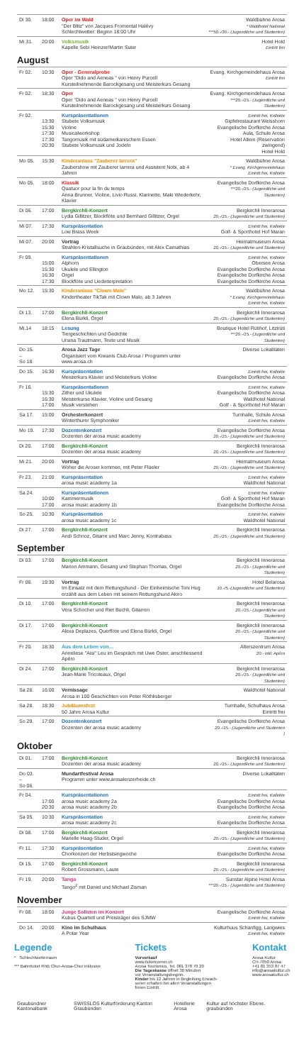| Di 30. | 18:00 | Oper im Wald "Der Blitz" von Jacques Fromental Halévy Schlechtwetter: Beginn 18:00 Uhr | Waldbühne Arosa * Waldhotel National ***50.-/30.- (Jugendliche und Studenten) |
| Mi 31. | 20:00 | Volksmusik Kapelle Sebi Heinzer/Martin Suter | Hotel Hold Eintritt frei |
August
| Fr 02. | 10:30 | Oper - Generalprobe Oper "Dido and Aeneas " von Henry Purcell Kursteilnehmende Barockgesang und Meisterkurs Gesang | Evang. Kirchgemeindehaus Arosa Eintritt frei |
| Fr 02. | 18:30 | Oper Oper "Dido and Aeneas " von Henry Purcell Kursteilnehmende Barockgesang und Meisterkurs Gesang | Evang. Kirchgemeindehaus Arosa ***20.-/15.- (Jugendliche und Studenten) |
| Fr 02. | 13:30 15:30 17:30 17:30 20:30 | Kurspräsentationen Stubete Volksmusik Violine Musicalworkshop Tangomusik mit südamerkanischem Essen Stubete Volksmusik und Jodeln | Eintritt frei, Kollekte Gipfelrestaurant Weisshorn Evangelische Dorfkirche Arosa Aula, Schule Arosa Hotel Altein (Reservation zwingend) Hotel Hold |
| Mo 05. | 15:30 | Kinderanlass "Zauberer Iarrera" Zaubershow mit Zauberer Iarrera und Assistent Nobi, ab 4 Jahren | Waldbühne Arosa * Evang. Kirchgemeindehaus Eintritt frei, Kollekte |
| Mo 05. | 18:00 | Klassik Quatuor pour la fin du temps Anna Brunner, Violine, Livio Russi, Klarinette, Maki Wiederkehr, Klavier | Evangelische Dorfkirche Arosa ***20.-/15.- (Jugendliche und Studenten) |
| Di 06. | 17:00 | Bergkirchli-Konzert Lydia Gillitzer, Blockflöte und Bernhard Gillitzer, Orgel | Bergkirchli Innerarosa 20.-/15.- (Jugendliche und Studenten) |
| Mi 07. | 17:30 | Kurspräsentation Low Brass Week | Eintritt frei, Kollekte Golf- & Sporthotel Hof Maran |
| Mi 07. | 20:00 | Vortrag Strahlen-Kristallsuche in Graubünden, mit Alex Camathias | Heimatmuseum Arosa 20.-/15.- (Jugendliche und Studenten) |
| Fr 09. | 15:00 15:30 16:30 17:30 | Kurspräsentationen Alphorn Ukulele und Ellington Orgel Blockflöte und Liedinterpretation | Eintritt frei, Kollekte Obersee Arosa Evangelische Dorfkirche Arosa Evangelische Dorfkirche Arosa Evangelische Dorfkirche Arosa |
| Mo 12. | 15:30 | Kinderanlass "Clown Malo" Kindertheater TikTak mit Clown Malo, ab 3 Jahren | Waldbühne Arosa * Evang. Kirchgemeindehaus Eintritt frei, Kollekte |
| Di 13. | 17:00 | Bergkirchli-Konzert Elena Bürkli, Orgel | Bergkirchli Innerarosa 20.-/15.- (Jugendliche und Studenten) |
| Mi.14 | 18:15 | Lesung Tiergeschichten und Gedichte Ursina Trautmann, Texte und Musik | Boutique Hotel Rütihof, Litzirüti ***20.-/15.- (Jugendliche und Studenten) |
| Do 15. – So 18. | | Arosa Jazz Tage Organisiert vom Kiwanis Club Arosa / Programm unter www.arosa.ch | Diverse Lokalitäten |
| Do 15. | 16:30 | Kurspräsentation Meisterkurs Klavier und Meisterkurs Violine | Eintritt frei, Kollekte Evangelische Dorfkirche Arosa |
| Fr 16. | 15:30 16:30 17:00 | Kurspräsentationen Zither und Ukulele Meisterkurse Klavier, Violine und Gesang Musik verstehen | Eintritt frei, Kollekte Evangelische Dorfkirche Arosa Waldhotel National Golf - & Sporthotel Hof Maran |
| Sa 17. | 15:00 | Orchesterkonzert Winterthurer Symphoniker | Turnhalle, Schule Arosa Eintritt frei, Kollekte |
| Mo 19. | 17:30 | Dozentenkonzert Dozenten der arosa music academy | Evangelische Dorfkirche Arosa 20.-/15.- (Jugendliche und Studenten) |
| Di 20. | 17:00 | Bergkirchli-Konzert Dozenten der arosa music academy | Bergkirchli Innerarosa 20.-/15.- (Jugendliche und Studenten) |
| Mi 21. | 20:00 | Vortrag Woher die Aroser kommen, mit Peter Flüeler | Heimatmuseum Arosa 20.-/15.- (Jugendliche und Studenten) |
| Fr 23. | 21:00 | Kurspräsentation arosa music academy 1a | Eintritt frei, Kollekte Waldhotel National |
| Sa 24. | 10:00 17:00 | Kurspräsentationen Kammermusik arosa music academy 1b | Eintritt frei, Kollekte Golf- & Sporthotel Hof Maran Evangelische Dorfkirche Arosa |
| So 25. | 10:30 | Kurspräsentation arosa music academy 1c | Eintritt frei, Kollekte Waldhotel National |
| Di 27. | 17:00 | Bergkirchli-Konzert Andi Schnoz, Gitarre und Marc Jenny, Kontrabass | Bergkirchli Innerarosa 20.-/15.- (Jugendliche und Studenten) |
September
| Di 03. | 17:00 | Bergkirchli-Konzert Marion Ammann, Gesang und Stephan Thomas, Orgel | Bergkirchli Innerarosa 20.-/15.- (Jugendliche und Studenten) |
| Fr 06. | 19:30 | Vortrag Im Einsatz mit dem Rettungshund - Der Einheimische Toni Hug erzählt aus dem Leben mit seinem Rettungshund Akiro | Hotel Belarosa 10.-/5.-(Jugendliche und Studenten) |
| Di 10. | 17:00 | Bergkirchli-Konzert Vera Schocher und Riet Buchli, Gitarren | Bergkirchli Innerarosa 20.-/15.- (Jugendliche und Studenten) |
| Di 17. | 17:00 | Bergkirchli-Konzert Alexa Deplazes, Querflöte und Elena Bürkli, Orgel | Bergkirchli Innerarosa 20.-/15.- (Jugendliche und Studenten) |
| Fr 20. | 18:30 | Aus dem Leben von… Anneliese "Aisi" Leu im Gespräch mit Uwe Oster, anschliessend Apéro | Alterszentrum Arosa 20.- inkl. Apéro |
| Di 24. | 17:00 | Bergkirchli-Konzert Jean-Marie Tricoteaux, Orgel | Bergkirchli Innerarosa 20.-/15.- (Jugendliche und Studenten) |
| Sa 28. | 16:00 | Vernissage Arosa in 100 Geschichten von Peter Röthlisberger | Waldhotel National |
| Sa 28. | 18:30 | Jubiläumsfest 50 Jahre Arosa Kultur | Turnhalle, Schulhaus Arosa Eintritt frei |
| So 29. | 17:00 | Dozentenkonzert Dozenten der arosa music academy | Evangelische Dorfkirche Arosa 20.-/15.- (Jugendliche und Studenten ) |
Oktober
| Di 01. | 17:00 | Bergkirchli-Konzert Dozenten der arosa music academy | Bergkirchli Innerarosa 20.-/15.- (Jugendliche und Studenten) |
| Do 03. – So 06. | | Mundartfestival Arosa Programm unter www.arosalenzerheide.ch | Diverse Lokalitäten |
| Fr 04. | 17:00 20:30 | Kurspräsentationen arosa music academy 2a arosa music academy 2b | Eintritt frei, Kollekte Evangelische Dorfkirche Arosa Evangelische Dorfkirche Arosa |
| Sa 05. | 10:30 | Kurspräsentation arosa music academy 2c | Eintritt frei, Kollekte Evangelische Dorfkirche Arosa |
| Di 08. | 17:00 | Bergkirchli-Konzert Marielle Haag-Studer, Orgel | Bergkirchli Innerarosa 20.-/15.- (Jugendliche und Studenten) |
| Fr 11. | 17:30 | Kurspräsentation Chorkonzert der Herbstsingwoche | Eintritt frei, Kollekte Evangelische Dorfkirche Arosa |
| Di 15. | 17:00 | Bergkirchli-Konzert Robert Grossmann, Laute | Bergkirchli Innerarosa 20.-/15.- (Jugendliche und Studenten) |
| Fr 19. | 20:00 | Tango Tango<sup>2</sup> mit Daniel und Michael Zisman | Sunstar Alpine Hotel Arosa ***20.-/15.- (Jugendliche und Studenten) |
November
| Fr 08. | 18:00 | Junge Solisten im Konzert Kubus Quartett und Preisträger des SJMW | Evangelische Dorfkirche Arosa Eintritt frei, Kollekte |
| Do 14. | 20:00 | Kino im Schulhaus A Polar Year | Kulturhuus Schanfigg, Langwies Eintritt frei, Kollekte |
Legende
* Schlechtwetterraum
*** Bahnticket RhB Chur-Arosa-Chur inklusive
Tickets
Vorverkauf
www.ticketcorner.ch
Arosa Tourismus, Tel. 081 378 70 20
Die Tageskasse öffnet 30 Minuten
vor Veranstaltungsbeginn.
Kinder bis 12 Jahren in Begleitung Erwach-
sener erhalten bei allen Veranstaltungen
freien Eintritt.
Kontakt
Arosa Kultur
CH-7050 Arosa
+41 81 353 87 47
info@arosakultur.ch
www.arosakultur.ch
Graubündner Kantonalbank SWISSLOS Kulturförderung Kanton Graubünden Hotellerie Arosa Kultur auf höchster Ebene. graubünden